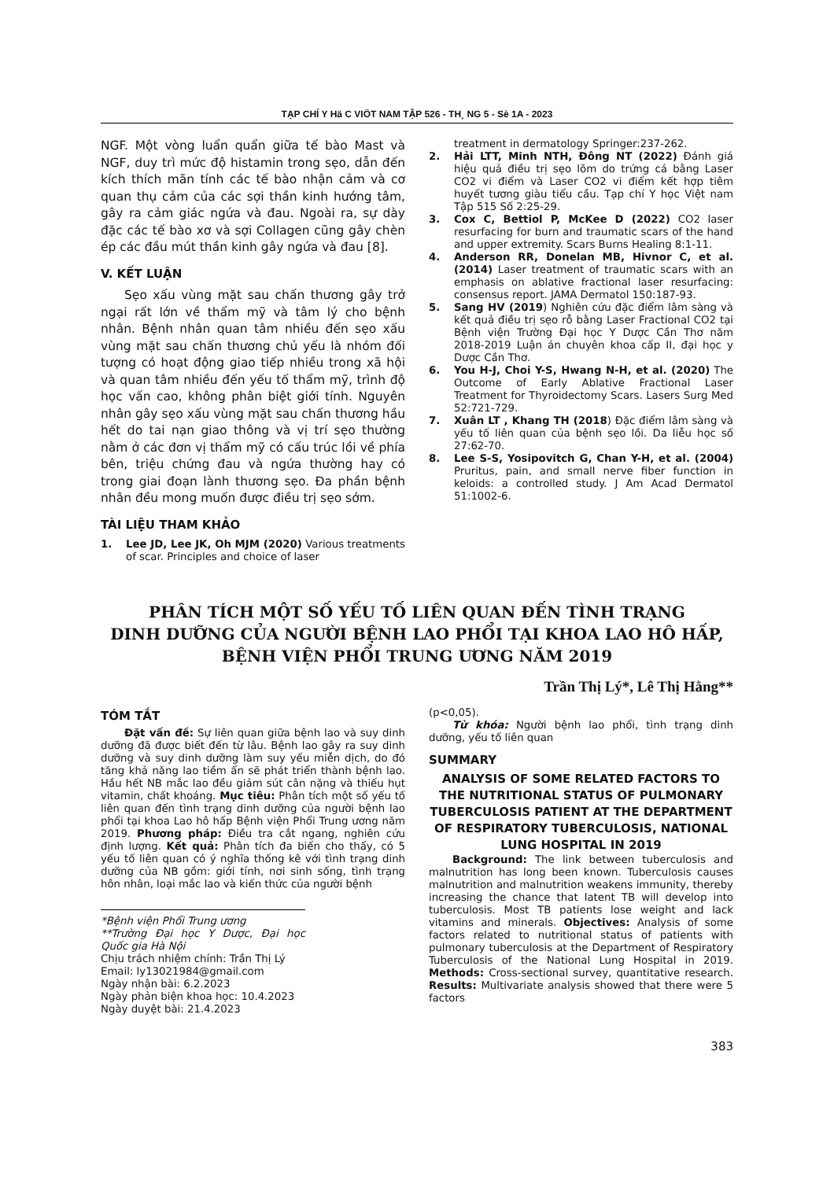TẠP CHÍ Y Hä C VIÖT NAM TẬP 526 - TH¸ NG 5 - Sè 1A - 2023
NGF. Một vòng luẩn quẩn giữa tế bào Mast và NGF, duy trì mức độ histamin trong sẹo, dẫn đến kích thích mãn tính các tế bào nhận cảm và cơ quan thụ cảm của các sợi thần kinh hướng tâm, gây ra cảm giác ngứa và đau. Ngoài ra, sự dày đặc các tế bào xơ và sợi Collagen cũng gây chèn ép các đầu mút thần kinh gây ngứa và đau [8].
V. KẾT LUẬN
Sẹo xấu vùng mặt sau chấn thương gây trở ngại rất lớn về thẩm mỹ và tâm lý cho bệnh nhân. Bệnh nhân quan tâm nhiều đến sẹo xấu vùng mặt sau chấn thương chủ yếu là nhóm đối tượng có hoạt động giao tiếp nhiều trong xã hội và quan tâm nhiều đến yếu tố thẩm mỹ, trình độ học vấn cao, không phân biệt giới tính. Nguyên nhân gây sẹo xấu vùng mặt sau chấn thương hầu hết do tai nạn giao thông và vị trí sẹo thường nằm ở các đơn vị thẩm mỹ có cấu trúc lồi về phía bên, triệu chứng đau và ngứa thường hay có trong giai đoạn lành thương sẹo. Đa phần bệnh nhân đều mong muốn được điều trị sẹo sớm.
TÀI LIỆU THAM KHẢO
1. Lee JD, Lee JK, Oh MJM (2020) Various treatments of scar. Principles and choice of laser
treatment in dermatology Springer:237-262.
2. Hải LTT, Minh NTH, Đông NT (2022) Đánh giá hiệu quả điều trị sẹo lõm do trứng cá bằng Laser CO2 vi điểm và Laser CO2 vi điểm kết hợp tiêm huyết tương giàu tiểu cầu. Tạp chí Y học Việt nam Tập 515 Số 2:25-29.
3. Cox C, Bettiol P, McKee D (2022) CO2 laser resurfacing for burn and traumatic scars of the hand and upper extremity. Scars Burns Healing 8:1-11.
4. Anderson RR, Donelan MB, Hivnor C, et al. (2014) Laser treatment of traumatic scars with an emphasis on ablative fractional laser resurfacing: consensus report. JAMA Dermatol 150:187-93.
5. Sang HV (2019) Nghiên cứu đặc điểm lâm sàng và kết quả điều trị sẹo rỗ bằng Laser Fractional CO2 tại Bệnh viện Trường Đại học Y Dược Cần Thơ năm 2018-2019 Luận án chuyên khoa cấp II, đại học y Dược Cần Thơ.
6. You H-J, Choi Y-S, Hwang N-H, et al. (2020) The Outcome of Early Ablative Fractional Laser Treatment for Thyroidectomy Scars. Lasers Surg Med 52:721-729.
7. Xuân LT , Khang TH (2018) Đặc điểm lâm sàng và yếu tố liên quan của bệnh sẹo lồi. Da liễu học số 27:62-70.
8. Lee S-S, Yosipovitch G, Chan Y-H, et al. (2004) Pruritus, pain, and small nerve fiber function in keloids: a controlled study. J Am Acad Dermatol 51:1002-6.
PHÂN TÍCH MỘT SỐ YẾU TỐ LIÊN QUAN ĐẾN TÌNH TRẠNG
DINH DƯỠNG CỦA NGƯỜI BỆNH LAO PHỔI TẠI KHOA LAO HÔ HẤP,
BỆNH VIỆN PHỔI TRUNG ƯƠNG NĂM 2019
Trần Thị Lý*, Lê Thị Hằng**
TÓM TẮT
Đặt vấn đề: Sự liên quan giữa bệnh lao và suy dinh dưỡng đã được biết đến từ lâu. Bệnh lao gây ra suy dinh dưỡng và suy dinh dưỡng làm suy yếu miễn dịch, do đó tăng khả năng lao tiềm ẩn sẽ phát triển thành bệnh lao. Hầu hết NB mắc lao đều giảm sút cân nặng và thiếu hụt vitamin, chất khoáng. Mục tiêu: Phân tích một số yếu tố liên quan đến tình trạng dinh dưỡng của người bệnh lao phổi tại khoa Lao hô hấp Bệnh viện Phổi Trung ương năm 2019. Phương pháp: Điều tra cắt ngang, nghiên cứu định lượng. Kết quả: Phân tích đa biến cho thấy, có 5 yếu tố liên quan có ý nghĩa thống kê với tình trạng dinh dưỡng của NB gồm: giới tính, nơi sinh sống, tình trạng hôn nhân, loại mắc lao và kiến thức của người bệnh
*Bệnh viện Phổi Trung ương
**Trường Đại học Y Dược, Đại học Quốc gia Hà Nội
Chịu trách nhiệm chính: Trần Thị Lý
Email: ly13021984@gmail.com
Ngày nhận bài: 6.2.2023
Ngày phản biện khoa học: 10.4.2023
Ngày duyệt bài: 21.4.2023
(p<0,05).
Từ khóa: Người bệnh lao phổi, tình trạng dinh dưỡng, yếu tố liên quan
SUMMARY
ANALYSIS OF SOME RELATED FACTORS TO THE NUTRITIONAL STATUS OF PULMONARY TUBERCULOSIS PATIENT AT THE DEPARTMENT OF RESPIRATORY TUBERCULOSIS, NATIONAL LUNG HOSPITAL IN 2019
Background: The link between tuberculosis and malnutrition has long been known. Tuberculosis causes malnutrition and malnutrition weakens immunity, thereby increasing the chance that latent TB will develop into tuberculosis. Most TB patients lose weight and lack vitamins and minerals. Objectives: Analysis of some factors related to nutritional status of patients with pulmonary tuberculosis at the Department of Respiratory Tuberculosis of the National Lung Hospital in 2019. Methods: Cross-sectional survey, quantitative research. Results: Multivariate analysis showed that there were 5 factors
383